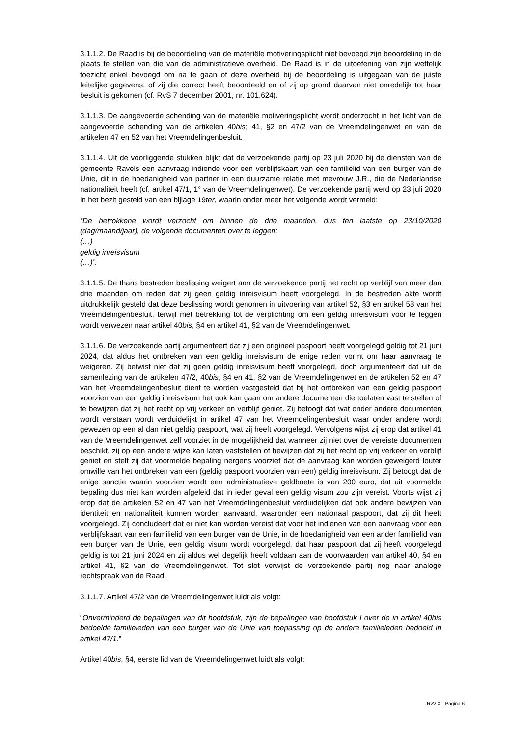3.1.1.2. De Raad is bij de beoordeling van de materiële motiveringsplicht niet bevoegd zijn beoordeling in de plaats te stellen van die van de administratieve overheid. De Raad is in de uitoefening van zijn wettelijk toezicht enkel bevoegd om na te gaan of deze overheid bij de beoordeling is uitgegaan van de juiste feitelijke gegevens, of zij die correct heeft beoordeeld en of zij op grond daarvan niet onredelijk tot haar besluit is gekomen (cf. RvS 7 december 2001, nr. 101.624).
3.1.1.3. De aangevoerde schending van de materiële motiveringsplicht wordt onderzocht in het licht van de aangevoerde schending van de artikelen 40bis; 41, §2 en 47/2 van de Vreemdelingenwet en van de artikelen 47 en 52 van het Vreemdelingenbesluit.
3.1.1.4. Uit de voorliggende stukken blijkt dat de verzoekende partij op 23 juli 2020 bij de diensten van de gemeente Ravels een aanvraag indiende voor een verblijfskaart van een familielid van een burger van de Unie, dit in de hoedanigheid van partner in een duurzame relatie met mevrouw J.R., die de Nederlandse nationaliteit heeft (cf. artikel 47/1, 1° van de Vreemdelingenwet). De verzoekende partij werd op 23 juli 2020 in het bezit gesteld van een bijlage 19ter, waarin onder meer het volgende wordt vermeld:
“De betrokkene wordt verzocht om binnen de drie maanden, dus ten laatste op 23/10/2020 (dag/maand/jaar), de volgende documenten over te leggen:
(…)
geldig inreisvisum
(…)”.
3.1.1.5. De thans bestreden beslissing weigert aan de verzoekende partij het recht op verblijf van meer dan drie maanden om reden dat zij geen geldig inreisvisum heeft voorgelegd. In de bestreden akte wordt uitdrukkelijk gesteld dat deze beslissing wordt genomen in uitvoering van artikel 52, §3 en artikel 58 van het Vreemdelingenbesluit, terwijl met betrekking tot de verplichting om een geldig inreisvisum voor te leggen wordt verwezen naar artikel 40bis, §4 en artikel 41, §2 van de Vreemdelingenwet.
3.1.1.6. De verzoekende partij argumenteert dat zij een origineel paspoort heeft voorgelegd geldig tot 21 juni 2024, dat aldus het ontbreken van een geldig inreisvisum de enige reden vormt om haar aanvraag te weigeren. Zij betwist niet dat zij geen geldig inreisvisum heeft voorgelegd, doch argumenteert dat uit de samenlezing van de artikelen 47/2, 40bis, §4 en 41, §2 van de Vreemdelingenwet en de artikelen 52 en 47 van het Vreemdelingenbesluit dient te worden vastgesteld dat bij het ontbreken van een geldig paspoort voorzien van een geldig inreisvisum het ook kan gaan om andere documenten die toelaten vast te stellen of te bewijzen dat zij het recht op vrij verkeer en verblijf geniet. Zij betoogt dat wat onder andere documenten wordt verstaan wordt verduidelijkt in artikel 47 van het Vreemdelingenbesluit waar onder andere wordt gewezen op een al dan niet geldig paspoort, wat zij heeft voorgelegd. Vervolgens wijst zij erop dat artikel 41 van de Vreemdelingenwet zelf voorziet in de mogelijkheid dat wanneer zij niet over de vereiste documenten beschikt, zij op een andere wijze kan laten vaststellen of bewijzen dat zij het recht op vrij verkeer en verblijf geniet en stelt zij dat voormelde bepaling nergens voorziet dat de aanvraag kan worden geweigerd louter omwille van het ontbreken van een (geldig paspoort voorzien van een) geldig inreisvisum. Zij betoogt dat de enige sanctie waarin voorzien wordt een administratieve geldboete is van 200 euro, dat uit voormelde bepaling dus niet kan worden afgeleid dat in ieder geval een geldig visum zou zijn vereist. Voorts wijst zij erop dat de artikelen 52 en 47 van het Vreemdelingenbesluit verduidelijken dat ook andere bewijzen van identiteit en nationaliteit kunnen worden aanvaard, waaronder een nationaal paspoort, dat zij dit heeft voorgelegd. Zij concludeert dat er niet kan worden vereist dat voor het indienen van een aanvraag voor een verblijfskaart van een familielid van een burger van de Unie, in de hoedanigheid van een ander familielid van een burger van de Unie, een geldig visum wordt voorgelegd, dat haar paspoort dat zij heeft voorgelegd geldig is tot 21 juni 2024 en zij aldus wel degelijk heeft voldaan aan de voorwaarden van artikel 40, §4 en artikel 41, §2 van de Vreemdelingenwet. Tot slot verwijst de verzoekende partij nog naar analoge rechtspraak van de Raad.
3.1.1.7. Artikel 47/2 van de Vreemdelingenwet luidt als volgt:
“Onverminderd de bepalingen van dit hoofdstuk, zijn de bepalingen van hoofdstuk I over de in artikel 40bis bedoelde familieleden van een burger van de Unie van toepassing op de andere familieleden bedoeld in artikel 47/1.”
Artikel 40bis, §4, eerste lid van de Vreemdelingenwet luidt als volgt:
RvV X - Pagina 6